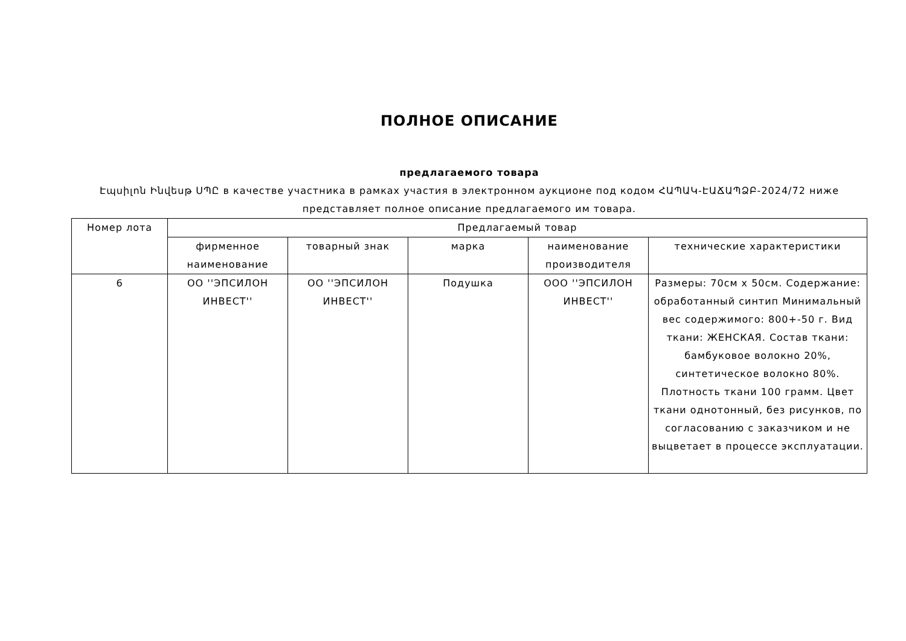ПОЛНОЕ ОПИСАНИЕ
предлагаемого товара
Էպսիլոն Ինվեսթ ՍՊԸ в качестве участника в рамках участия в электронном аукционе под кодом ՀԱՊԱԿ-ԷԱՃԱՊՁԲ-2024/72 ниже представляет полное описание предлагаемого им товара.
| Номер лота | Предлагаемый товар | | | | |
| --- | --- | --- | --- | --- | --- |
| | фирменное наименование | товарный знак | марка | наименование производителя | технические характеристики |
| 6 | ОО ''ЭПСИЛОН ИНВЕСТ'' | ОО ''ЭПСИЛОН ИНВЕСТ'' | Подушка | ООО ''ЭПСИЛОН ИНВЕСТ'' | Размеры: 70см x 50см. Содержание: обработанный синтип Минимальный вес содержимого: 800+-50 г. Вид ткани: ЖЕНСКАЯ. Состав ткани: бамбуковое волокно 20%, синтетическое волокно 80%. Плотность ткани 100 грамм. Цвет ткани однотонный, без рисунков, по согласованию с заказчиком и не выцветает в процессе эксплуатации. |